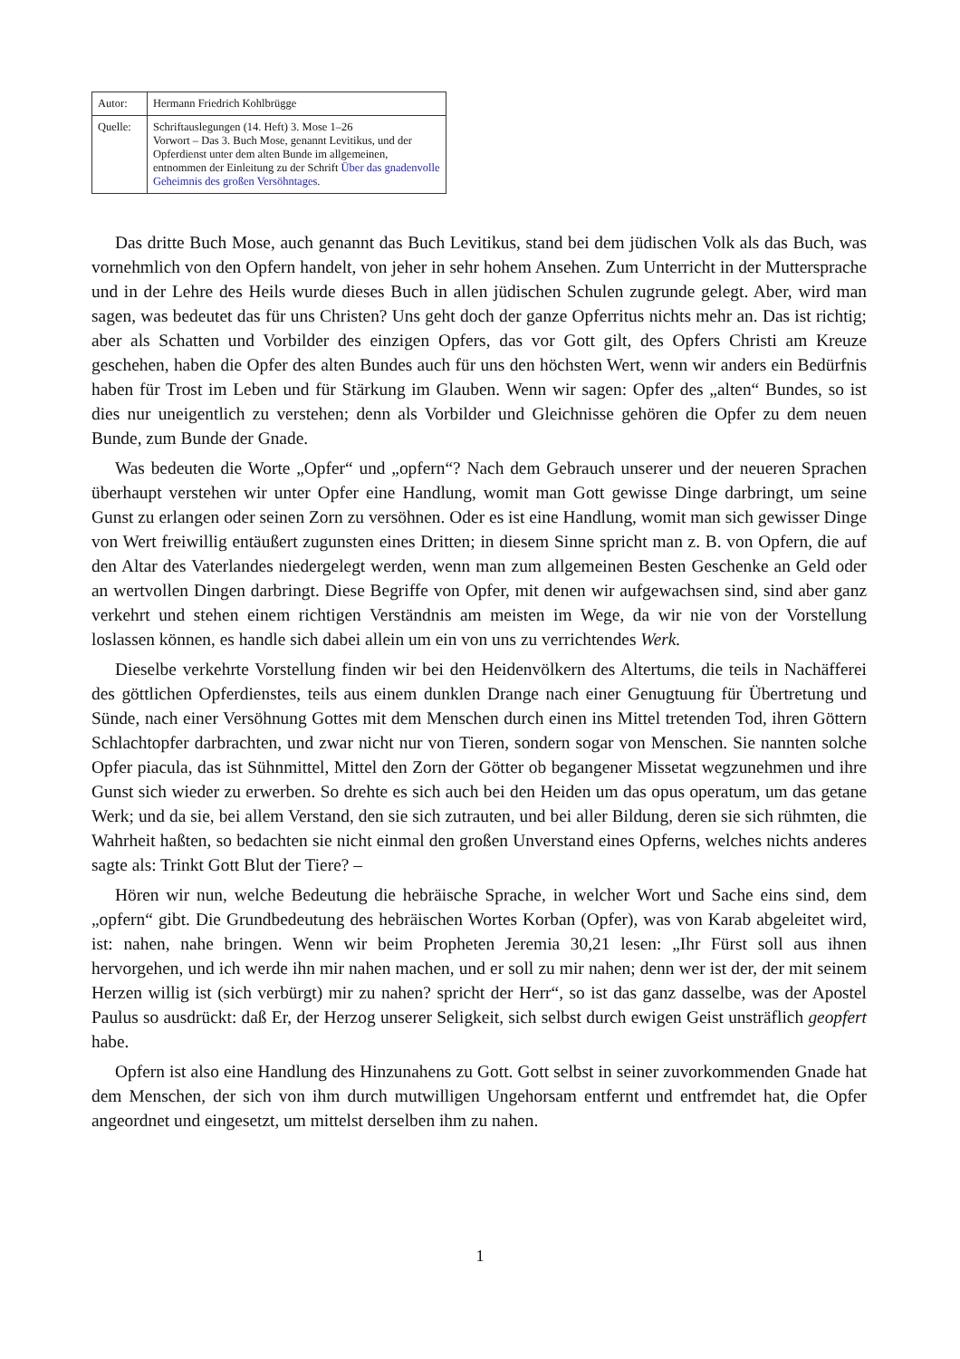| Autor: | Hermann Friedrich Kohlbrügge |
| Quelle: | Schriftauslegungen (14. Heft) 3. Mose 1–26 Vorwort – Das 3. Buch Mose, genannt Levitikus, und der Opferdienst unter dem alten Bunde im allgemeinen, entnommen der Einleitung zu der Schrift Über das gnadenvolle Geheimnis des großen Versöhntages . |
Das dritte Buch Mose, auch genannt das Buch Levitikus, stand bei dem jüdischen Volk als das Buch, was vornehmlich von den Opfern handelt, von jeher in sehr hohem Ansehen. Zum Unterricht in der Muttersprache und in der Lehre des Heils wurde dieses Buch in allen jüdischen Schulen zugrunde gelegt. Aber, wird man sagen, was bedeutet das für uns Christen? Uns geht doch der ganze Opferritus nichts mehr an. Das ist richtig; aber als Schatten und Vorbilder des einzigen Opfers, das vor Gott gilt, des Opfers Christi am Kreuze geschehen, haben die Opfer des alten Bundes auch für uns den höchsten Wert, wenn wir anders ein Bedürfnis haben für Trost im Leben und für Stärkung im Glauben. Wenn wir sagen: Opfer des „alten“ Bundes, so ist dies nur uneigentlich zu verstehen; denn als Vorbilder und Gleichnisse gehören die Opfer zu dem neuen Bunde, zum Bunde der Gnade.
Was bedeuten die Worte „Opfer“ und „opfern“? Nach dem Gebrauch unserer und der neueren Sprachen überhaupt verstehen wir unter Opfer eine Handlung, womit man Gott gewisse Dinge darbringt, um seine Gunst zu erlangen oder seinen Zorn zu versöhnen. Oder es ist eine Handlung, womit man sich gewisser Dinge von Wert freiwillig entäußert zugunsten eines Dritten; in diesem Sinne spricht man z. B. von Opfern, die auf den Altar des Vaterlandes niedergelegt werden, wenn man zum allgemeinen Besten Geschenke an Geld oder an wertvollen Dingen darbringt. Diese Begriffe von Opfer, mit denen wir aufgewachsen sind, sind aber ganz verkehrt und stehen einem richtigen Verständnis am meisten im Wege, da wir nie von der Vorstellung loslassen können, es handle sich dabei allein um ein von uns zu verrichtendes Werk.
Dieselbe verkehrte Vorstellung finden wir bei den Heidenvölkern des Altertums, die teils in Nachäfferei des göttlichen Opferdienstes, teils aus einem dunklen Drange nach einer Genugtuung für Übertretung und Sünde, nach einer Versöhnung Gottes mit dem Menschen durch einen ins Mittel tretenden Tod, ihren Göttern Schlachtopfer darbrachten, und zwar nicht nur von Tieren, sondern sogar von Menschen. Sie nannten solche Opfer piacula, das ist Sühnmittel, Mittel den Zorn der Götter ob begangener Missetat wegzunehmen und ihre Gunst sich wieder zu erwerben. So drehte es sich auch bei den Heiden um das opus operatum, um das getane Werk; und da sie, bei allem Verstand, den sie sich zutrauten, und bei aller Bildung, deren sie sich rühmten, die Wahrheit haßten, so bedachten sie nicht einmal den großen Unverstand eines Opferns, welches nichts anderes sagte als: Trinkt Gott Blut der Tiere? –
Hören wir nun, welche Bedeutung die hebräische Sprache, in welcher Wort und Sache eins sind, dem „opfern“ gibt. Die Grundbedeutung des hebräischen Wortes Korban (Opfer), was von Karab abgeleitet wird, ist: nahen, nahe bringen. Wenn wir beim Propheten Jeremia 30,21 lesen: „Ihr Fürst soll aus ihnen hervorgehen, und ich werde ihn mir nahen machen, und er soll zu mir nahen; denn wer ist der, der mit seinem Herzen willig ist (sich verbürgt) mir zu nahen? spricht der Herr“, so ist das ganz dasselbe, was der Apostel Paulus so ausdrückt: daß Er, der Herzog unserer Seligkeit, sich selbst durch ewigen Geist unsträflich geopfert habe.
Opfern ist also eine Handlung des Hinzunahens zu Gott. Gott selbst in seiner zuvorkommenden Gnade hat dem Menschen, der sich von ihm durch mutwilligen Ungehorsam entfernt und entfremdet hat, die Opfer angeordnet und eingesetzt, um mittelst derselben ihm zu nahen.
1